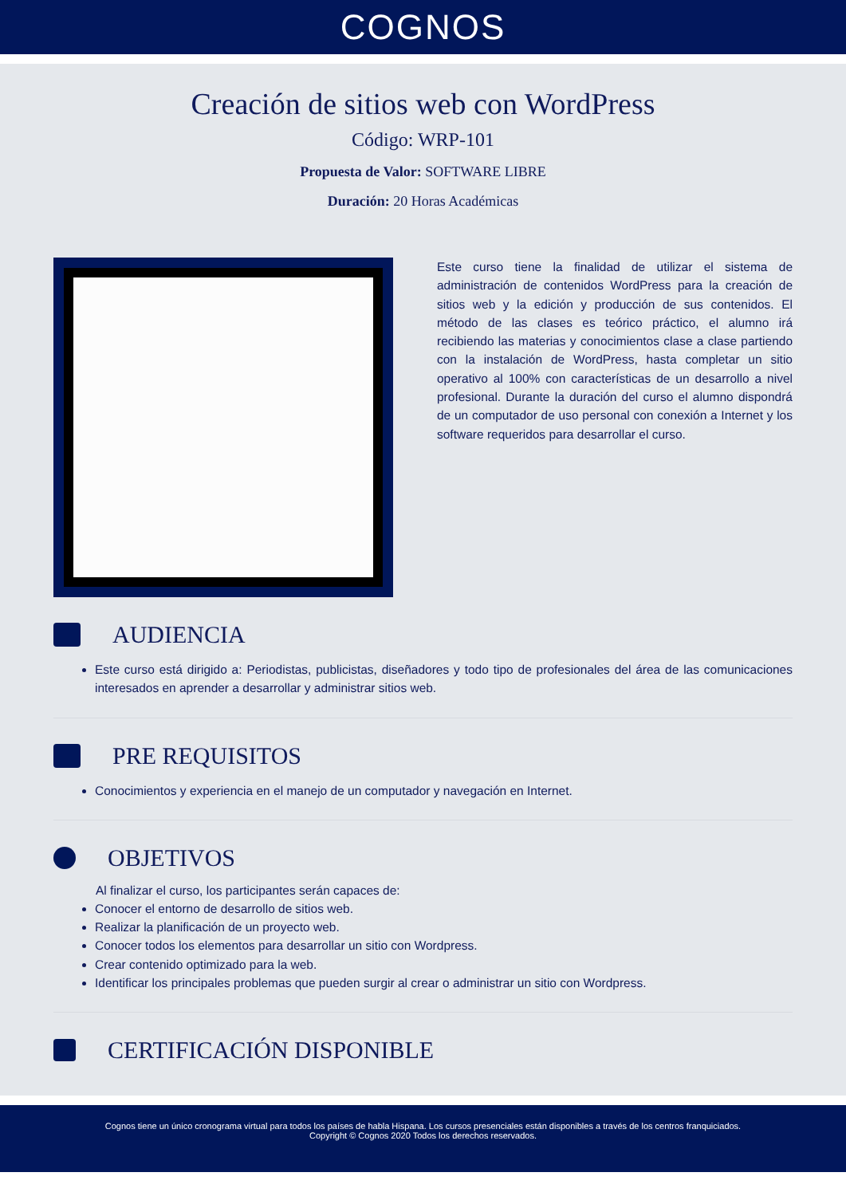COGNOS
Creación de sitios web con WordPress
Código: WRP-101
Propuesta de Valor: SOFTWARE LIBRE
Duración: 20 Horas Académicas
Este curso tiene la finalidad de utilizar el sistema de administración de contenidos WordPress para la creación de sitios web y la edición y producción de sus contenidos. El método de las clases es teórico práctico, el alumno irá recibiendo las materias y conocimientos clase a clase partiendo con la instalación de WordPress, hasta completar un sitio operativo al 100% con características de un desarrollo a nivel profesional. Durante la duración del curso el alumno dispondrá de un computador de uso personal con conexión a Internet y los software requeridos para desarrollar el curso.
AUDIENCIA
Este curso está dirigido a: Periodistas, publicistas, diseñadores y todo tipo de profesionales del área de las comunicaciones interesados en aprender a desarrollar y administrar sitios web.
PRE REQUISITOS
Conocimientos y experiencia en el manejo de un computador y navegación en Internet.
OBJETIVOS
Al finalizar el curso, los participantes serán capaces de:
Conocer el entorno de desarrollo de sitios web.
Realizar la planificación de un proyecto web.
Conocer todos los elementos para desarrollar un sitio con Wordpress.
Crear contenido optimizado para la web.
Identificar los principales problemas que pueden surgir al crear o administrar un sitio con Wordpress.
CERTIFICACIÓN DISPONIBLE
Cognos tiene un único cronograma virtual para todos los países de habla Hispana. Los cursos presenciales están disponibles a través de los centros franquiciados.
Copyright © Cognos 2020 Todos los derechos reservados.